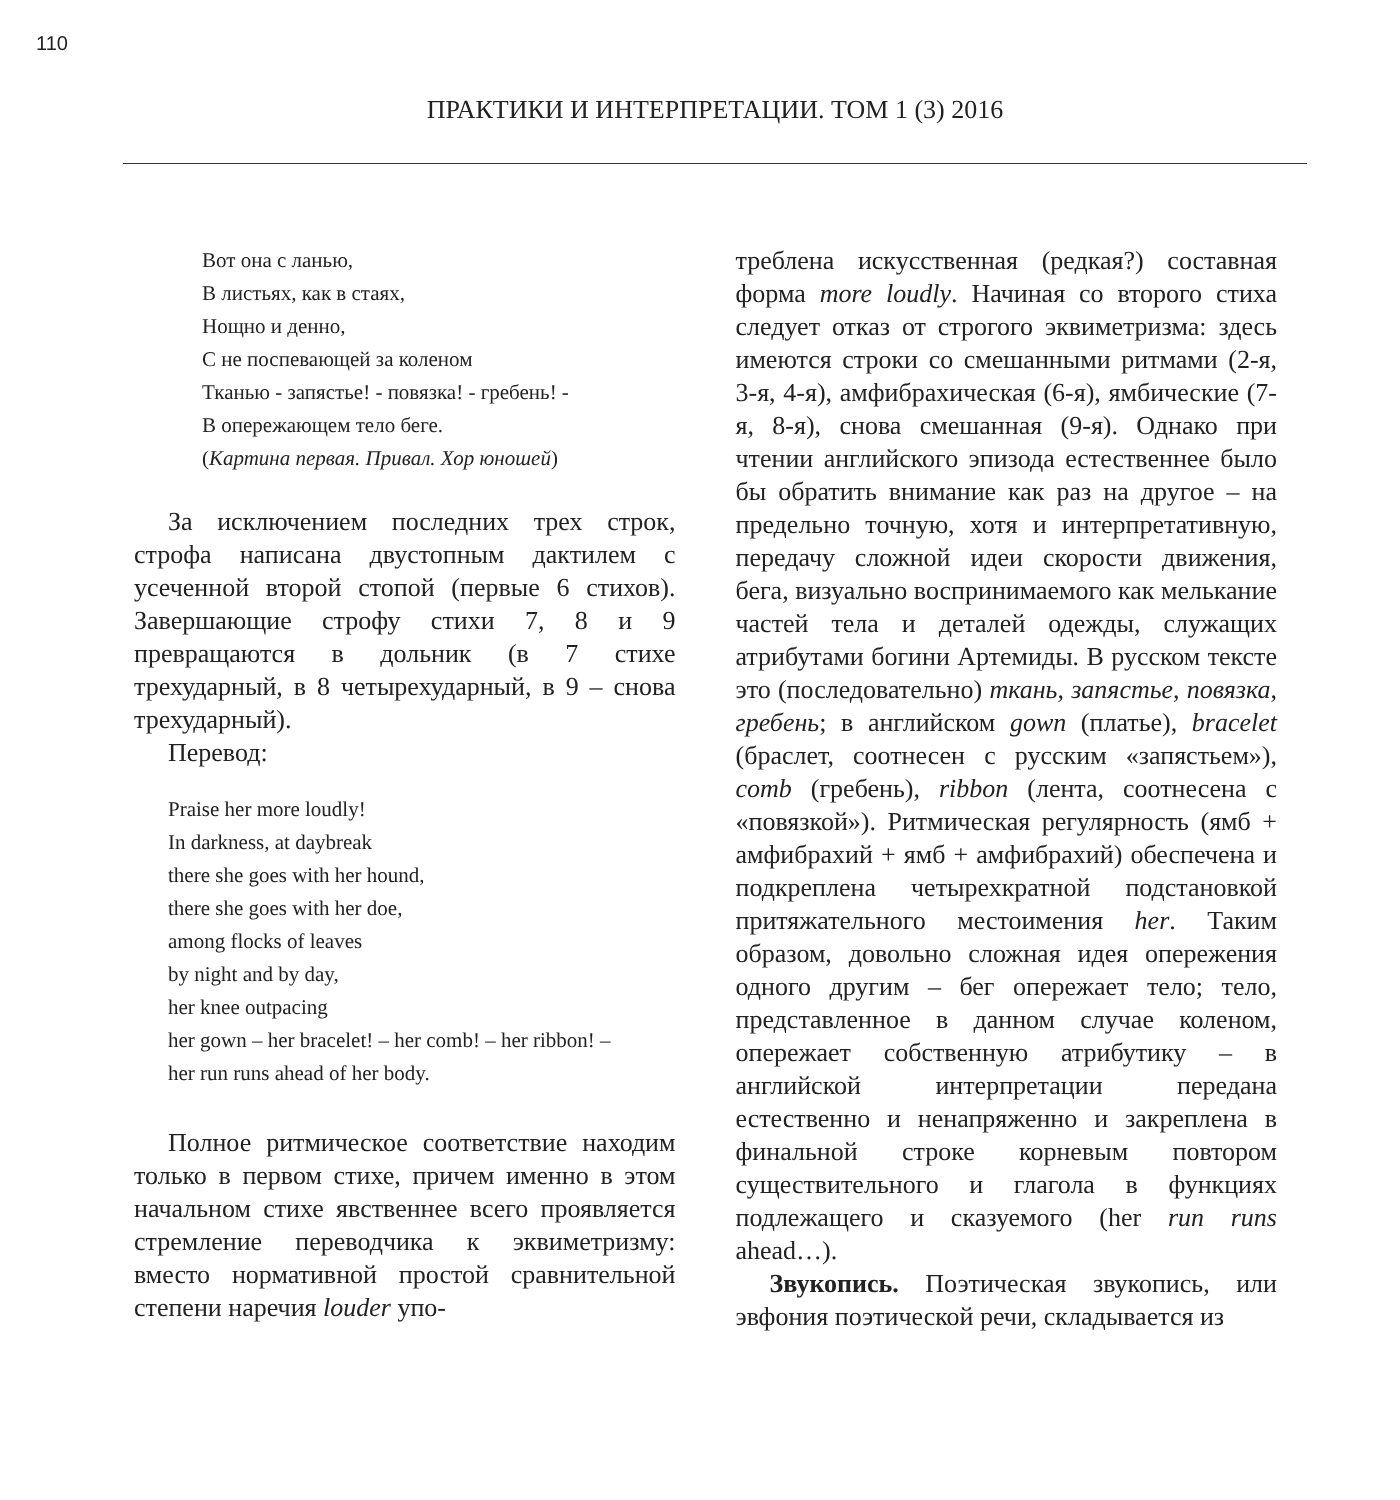110
ПРАКТИКИ И ИНТЕРПРЕТАЦИИ. ТОМ 1 (3) 2016
Вот она с ланью,
В листьях, как в стаях,
Нощно и денно,
С не поспевающей за коленом
Тканью - запястье! - повязка! - гребень! -
В опережающем тело беге.
(Картина первая. Привал. Хор юношей)
За исключением последних трех строк, строфа написана двустопным дактилем с усеченной второй стопой (первые 6 стихов). Завершающие строфу стихи 7, 8 и 9 превращаются в дольник (в 7 стихе трехударный, в 8 четырехударный, в 9 – снова трехударный).
Перевод:
Praise her more loudly!
In darkness, at daybreak
there she goes with her hound,
there she goes with her doe,
among flocks of leaves
by night and by day,
her knee outpacing
her gown – her bracelet! – her comb! – her ribbon! –
her run runs ahead of her body.
Полное ритмическое соответствие находим только в первом стихе, причем именно в этом начальном стихе явственнее всего проявляется стремление переводчика к эквиметризму: вместо нормативной простой сравнительной степени наречия louder упо-
треблена искусственная (редкая?) составная форма more loudly. Начиная со второго стиха следует отказ от строгого эквиметризма: здесь имеются строки со смешанными ритмами (2-я, 3-я, 4-я), амфибрахическая (6-я), ямбические (7-я, 8-я), снова смешанная (9-я). Однако при чтении английского эпизода естественнее было бы обратить внимание как раз на другое – на предельно точную, хотя и интерпретативную, передачу сложной идеи скорости движения, бега, визуально воспринимаемого как мелькание частей тела и деталей одежды, служащих атрибутами богини Артемиды. В русском тексте это (последовательно) ткань, запястье, повязка, гребень; в английском gown (платье), bracelet (браслет, соотнесен с русским «запястьем»), comb (гребень), ribbon (лента, соотнесена с «повязкой»). Ритмическая регулярность (ямб + амфибрахий + ямб + амфибрахий) обеспечена и подкреплена четырехкратной подстановкой притяжательного местоимения her. Таким образом, довольно сложная идея опережения одного другим – бег опережает тело; тело, представленное в данном случае коленом, опережает собственную атрибутику – в английской интерпретации передана естественно и ненапряженно и закреплена в финальной строке корневым повтором существительного и глагола в функциях подлежащего и сказуемого (her run runs ahead…).
Звукопись. Поэтическая звукопись, или эвфония поэтической речи, складывается из